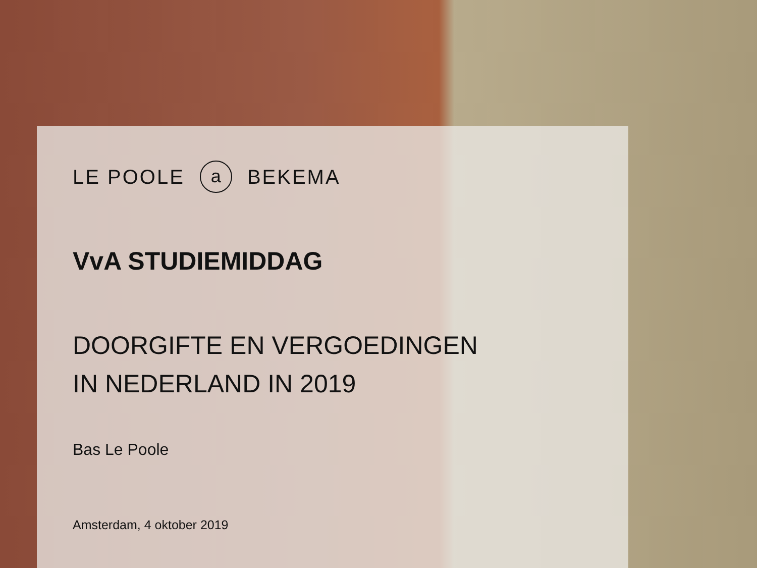LE POOLE a BEKEMA
VvA STUDIEMIDDAG
DOORGIFTE EN VERGOEDINGEN
IN NEDERLAND IN 2019
Bas Le Poole
Amsterdam, 4 oktober 2019